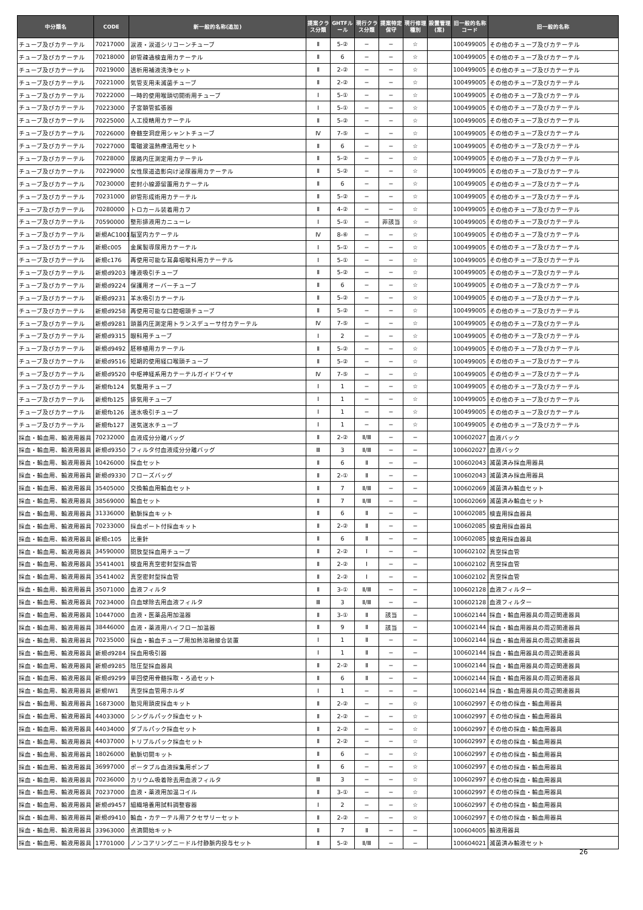| 中分類名 | CODE | 新一般的名称(追加) | 提案クラス分類 | GHTFルール | 現行クラス分類 | 提案特定保守 | 現行修理種別 | 設置管理(案) | 旧一般的名称コード | 旧一般的名称 |
| --- | --- | --- | --- | --- | --- | --- | --- | --- | --- | --- |
| チューブ及びカテーテル | 70217000 | 涙液・涙道シリコーンチューブ | Ⅱ | 5-② | − | − | ☆ | | 100499005 | その他のチューブ及びカテーテル |
| チューブ及びカテーテル | 70218000 | 卵管疎通検査用カテーテル | Ⅱ | 6 | − | − | ☆ | | 100499005 | その他のチューブ及びカテーテル |
| チューブ及びカテーテル | 70219000 | 透析用補液洗浄セット | Ⅱ | 2-② | − | − | ☆ | | 100499005 | その他のチューブ及びカテーテル |
| チューブ及びカテーテル | 70221000 | 気管支用未滅菌チューブ | Ⅱ | 2-② | − | − | ☆ | | 100499005 | その他のチューブ及びカテーテル |
| チューブ及びカテーテル | 70222000 | 一時的使用喉頭切開術用チューブ | Ⅰ | 5-① | − | − | ☆ | | 100499005 | その他のチューブ及びカテーテル |
| チューブ及びカテーテル | 70223000 | 子宮頚管拡張器 | Ⅰ | 5-① | − | − | ☆ | | 100499005 | その他のチューブ及びカテーテル |
| チューブ及びカテーテル | 70225000 | 人工授精用カテーテル | Ⅱ | 5-② | − | − | ☆ | | 100499005 | その他のチューブ及びカテーテル |
| チューブ及びカテーテル | 70226000 | 脊髄空洞症用シャントチューブ | Ⅳ | 7-⑤ | − | − | ☆ | | 100499005 | その他のチューブ及びカテーテル |
| チューブ及びカテーテル | 70227000 | 電磁波温熱療法用セット | Ⅱ | 6 | − | − | ☆ | | 100499005 | その他のチューブ及びカテーテル |
| チューブ及びカテーテル | 70228000 | 尿路内圧測定用カテーテル | Ⅱ | 5-② | − | − | ☆ | | 100499005 | その他のチューブ及びカテーテル |
| チューブ及びカテーテル | 70229000 | 女性尿道造影向け泌尿器用カテーテル | Ⅱ | 5-② | − | − | ☆ | | 100499005 | その他のチューブ及びカテーテル |
| チューブ及びカテーテル | 70230000 | 密封小線源留置用カテーテル | Ⅱ | 6 | − | − | ☆ | | 100499005 | その他のチューブ及びカテーテル |
| チューブ及びカテーテル | 70231000 | 卵管形成術用カテーテル | Ⅱ | 5-② | − | − | ☆ | | 100499005 | その他のチューブ及びカテーテル |
| チューブ及びカテーテル | 70280000 | トロカール装着用カフ | Ⅱ | 4-② | − | − | ☆ | | 100499005 | その他のチューブ及びカテーテル |
| チューブ及びカテーテル | 70590000 | 整形排液用カニューレ | Ⅰ | 5-① | − | 非該当 | ☆ | | 100499005 | その他のチューブ及びカテーテル |
| チューブ及びカテーテル | 新規AC1001 | 脳室内カテーテル | Ⅳ | 8-⑥ | − | − | ☆ | | 100499005 | その他のチューブ及びカテーテル |
| チューブ及びカテーテル | 新規c005 | 金属製導尿用カテーテル | Ⅰ | 5-① | − | − | ☆ | | 100499005 | その他のチューブ及びカテーテル |
| チューブ及びカテーテル | 新規c176 | 再使用可能な耳鼻咽喉科用カテーテル | Ⅰ | 5-① | − | − | ☆ | | 100499005 | その他のチューブ及びカテーテル |
| チューブ及びカテーテル | 新規d9203 | 唾液吸引チューブ | Ⅱ | 5-② | − | − | ☆ | | 100499005 | その他のチューブ及びカテーテル |
| チューブ及びカテーテル | 新規d9224 | 保護用オーバーチューブ | Ⅱ | 6 | − | − | ☆ | | 100499005 | その他のチューブ及びカテーテル |
| チューブ及びカテーテル | 新規d9231 | 羊水吸引カテーテル | Ⅱ | 5-② | − | − | ☆ | | 100499005 | その他のチューブ及びカテーテル |
| チューブ及びカテーテル | 新規d9258 | 再使用可能な口腔咽頭チューブ | Ⅱ | 5-② | − | − | ☆ | | 100499005 | その他のチューブ及びカテーテル |
| チューブ及びカテーテル | 新規d9281 | 頭蓋内圧測定用トランスデューサ付カテーテル | Ⅳ | 7-⑤ | − | − | ☆ | | 100499005 | その他のチューブ及びカテーテル |
| チューブ及びカテーテル | 新規d9315 | 眼科用チューブ | Ⅰ | 2 | − | − | ☆ | | 100499005 | その他のチューブ及びカテーテル |
| チューブ及びカテーテル | 新規d9492 | 胚移植用カテーテル | Ⅱ | 5-② | − | − | ☆ | | 100499005 | その他のチューブ及びカテーテル |
| チューブ及びカテーテル | 新規d9516 | 短期的使用経口喉頭チューブ | Ⅱ | 5-② | − | − | ☆ | | 100499005 | その他のチューブ及びカテーテル |
| チューブ及びカテーテル | 新規d9520 | 中枢神経系用カテーテルガイドワイヤ | Ⅳ | 7-⑤ | − | − | ☆ | | 100499005 | その他のチューブ及びカテーテル |
| チューブ及びカテーテル | 新規fb124 | 気腹用チューブ | Ⅰ | 1 | − | − | ☆ | | 100499005 | その他のチューブ及びカテーテル |
| チューブ及びカテーテル | 新規fb125 | 排気用チューブ | Ⅰ | 1 | − | − | ☆ | | 100499005 | その他のチューブ及びカテーテル |
| チューブ及びカテーテル | 新規fb126 | 送水吸引チューブ | Ⅰ | 1 | − | − | ☆ | | 100499005 | その他のチューブ及びカテーテル |
| チューブ及びカテーテル | 新規fb127 | 送気送水チューブ | Ⅰ | 1 | − | − | ☆ | | 100499005 | その他のチューブ及びカテーテル |
| 採血・輸血用、輸液用器具 | 70232000 | 血液成分分離バッグ | Ⅱ | 2-② | Ⅱ/Ⅲ | − | − | | 100602027 | 血液バック |
| 採血・輸血用、輸液用器具 | 新規d9350 | フィルタ付血液成分分離バッグ | Ⅲ | 3 | Ⅱ/Ⅲ | − | − | | 100602027 | 血液バック |
| 採血・輸血用、輸液用器具 | 10426000 | 採血セット | Ⅱ | 6 | Ⅱ | − | − | | 100602043 | 滅菌済み採血用器具 |
| 採血・輸血用、輸液用器具 | 新規d9330 | フローズバッグ | Ⅱ | 2-① | Ⅱ | − | − | | 100602043 | 滅菌済み採血用器具 |
| 採血・輸血用、輸液用器具 | 35405000 | 交換輸血用輸血セット | Ⅱ | 7 | Ⅱ/Ⅲ | − | − | | 100602069 | 滅菌済み輸血セット |
| 採血・輸血用、輸液用器具 | 38569000 | 輸血セット | Ⅱ | 7 | Ⅱ/Ⅲ | − | − | | 100602069 | 滅菌済み輸血セット |
| 採血・輸血用、輸液用器具 | 31336000 | 動脈採血キット | Ⅱ | 6 | Ⅱ | − | − | | 100602085 | 検査用採血器具 |
| 採血・輸血用、輸液用器具 | 70233000 | 採血ポート付採血キット | Ⅱ | 2-② | Ⅱ | − | − | | 100602085 | 検査用採血器具 |
| 採血・輸血用、輸液用器具 | 新規c105 | 比重針 | Ⅱ | 6 | Ⅱ | − | − | | 100602085 | 検査用採血器具 |
| 採血・輸血用、輸液用器具 | 34590000 | 開放型採血用チューブ | Ⅱ | 2-② | Ⅰ | − | − | | 100602102 | 真空採血管 |
| 採血・輸血用、輸液用器具 | 35414001 | 検査用真空密封型採血管 | Ⅱ | 2-② | Ⅰ | − | − | | 100602102 | 真空採血管 |
| 採血・輸血用、輸液用器具 | 35414002 | 真空密封型採血管 | Ⅱ | 2-② | Ⅰ | − | − | | 100602102 | 真空採血管 |
| 採血・輸血用、輸液用器具 | 35071000 | 血液フィルタ | Ⅱ | 3-① | Ⅱ/Ⅲ | − | − | | 100602128 | 血液フィルター |
| 採血・輸血用、輸液用器具 | 70234000 | 白血球除去用血液フィルタ | Ⅲ | 3 | Ⅱ/Ⅲ | − | − | | 100602128 | 血液フィルター |
| 採血・輸血用、輸液用器具 | 10447000 | 血液・医薬品用加温器 | Ⅱ | 3-① | Ⅱ | 該当 | − | | 100602144 | 採血・輸血用器具の周辺関連器具 |
| 採血・輸血用、輸液用器具 | 38446000 | 血液・薬液用ハイフロー加温器 | Ⅱ | 9 | Ⅱ | 該当 | − | | 100602144 | 採血・輸血用器具の周辺関連器具 |
| 採血・輸血用、輸液用器具 | 70235000 | 採血・輸血チューブ用加熱溶融接合装置 | Ⅰ | 1 | Ⅱ | − | − | | 100602144 | 採血・輸血用器具の周辺関連器具 |
| 採血・輸血用、輸液用器具 | 新規d9284 | 採血用吸引器 | Ⅰ | 1 | Ⅱ | − | − | | 100602144 | 採血・輸血用器具の周辺関連器具 |
| 採血・輸血用、輸液用器具 | 新規d9285 | 陰圧型採血器具 | Ⅱ | 2-② | Ⅱ | − | − | | 100602144 | 採血・輸血用器具の周辺関連器具 |
| 採血・輸血用、輸液用器具 | 新規d9299 | 単回使用骨髄採取・ろ過セット | Ⅱ | 6 | Ⅱ | − | − | | 100602144 | 採血・輸血用器具の周辺関連器具 |
| 採血・輸血用、輸液用器具 | 新規IW1 | 真空採血管用ホルダ | Ⅰ | 1 | − | − | − | | 100602144 | 採血・輸血用器具の周辺関連器具 |
| 採血・輸血用、輸液用器具 | 16873000 | 胎児用頭皮採血キット | Ⅱ | 2-② | − | − | ☆ | | 100602997 | その他の採血・輸血用器具 |
| 採血・輸血用、輸液用器具 | 44033000 | シングルパック採血セット | Ⅱ | 2-② | − | − | ☆ | | 100602997 | その他の採血・輸血用器具 |
| 採血・輸血用、輸液用器具 | 44034000 | ダブルパック採血セット | Ⅱ | 2-② | − | − | ☆ | | 100602997 | その他の採血・輸血用器具 |
| 採血・輸血用、輸液用器具 | 44037000 | トリプルパック採血セット | Ⅱ | 2-② | − | − | ☆ | | 100602997 | その他の採血・輸血用器具 |
| 採血・輸血用、輸液用器具 | 18026000 | 動脈切開キット | Ⅱ | 6 | − | − | ☆ | | 100602997 | その他の採血・輸血用器具 |
| 採血・輸血用、輸液用器具 | 36997000 | ポータブル血液採集用ポンプ | Ⅱ | 6 | − | − | ☆ | | 100602997 | その他の採血・輸血用器具 |
| 採血・輸血用、輸液用器具 | 70236000 | カリウム吸着除去用血液フィルタ | Ⅲ | 3 | − | − | ☆ | | 100602997 | その他の採血・輸血用器具 |
| 採血・輸血用、輸液用器具 | 70237000 | 血液・薬液用加温コイル | Ⅱ | 3-① | − | − | ☆ | | 100602997 | その他の採血・輸血用器具 |
| 採血・輸血用、輸液用器具 | 新規d9457 | 組織培養用試料調整容器 | Ⅰ | 2 | − | − | ☆ | | 100602997 | その他の採血・輸血用器具 |
| 採血・輸血用、輸液用器具 | 新規d9410 | 輸血・カテーテル用アクセサリーセット | Ⅱ | 2-② | − | − | ☆ | | 100602997 | その他の採血・輸血用器具 |
| 採血・輸血用、輸液用器具 | 33963000 | 点滴開始キット | Ⅱ | 7 | Ⅱ | − | − | | 100604005 | 輸液用器具 |
| 採血・輸血用、輸液用器具 | 17701000 | ノンコアリングニードル付静脈内投与セット | Ⅱ | 5-② | Ⅱ/Ⅲ | − | − | | 100604021 | 滅菌済み輸液セット |
26